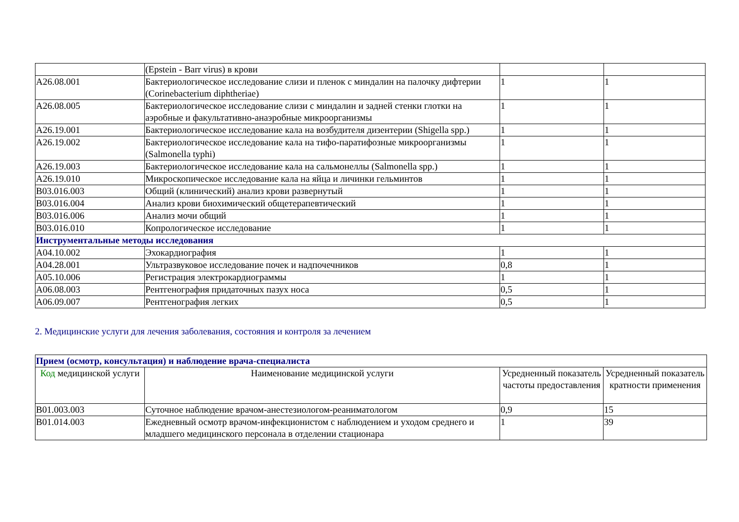| | (Epstein - Barr virus) в крови | | |
| A26.08.001 | Бактериологическое исследование слизи и пленок с миндалин на палочку дифтерии (Corinebacterium diphtheriae) | 1 | 1 |
| A26.08.005 | Бактериологическое исследование слизи с миндалин и задней стенки глотки на аэробные и факультативно-анаэробные микроорганизмы | 1 | 1 |
| A26.19.001 | Бактериологическое исследование кала на возбудителя дизентерии (Shigella spp.) | 1 | 1 |
| A26.19.002 | Бактериологическое исследование кала на тифо-паратифозные микроорганизмы (Salmonella typhi) | 1 | 1 |
| A26.19.003 | Бактериологическое исследование кала на сальмонеллы (Salmonella spp.) | 1 | 1 |
| A26.19.010 | Микроскопическое исследование кала на яйца и личинки гельминтов | 1 | 1 |
| B03.016.003 | Общий (клинический) анализ крови развернутый | 1 | 1 |
| B03.016.004 | Анализ крови биохимический общетерапевтический | 1 | 1 |
| B03.016.006 | Анализ мочи общий | 1 | 1 |
| B03.016.010 | Копрологическое исследование | 1 | 1 |
| Инструментальные методы исследования | | | |
| A04.10.002 | Эхокардиография | 1 | 1 |
| A04.28.001 | Ультразвуковое исследование почек и надпочечников | 0,8 | 1 |
| A05.10.006 | Регистрация электрокардиограммы | 1 | 1 |
| A06.08.003 | Рентгенография придаточных пазух носа | 0,5 | 1 |
| A06.09.007 | Рентгенография легких | 0,5 | 1 |
2. Медицинские услуги для лечения заболевания, состояния и контроля за лечением
| Прием (осмотр, консультация) и наблюдение врача-специалиста | | | |
| Код медицинской услуги | Наименование медицинской услуги | Усредненный показатель частоты предоставления | Усредненный показатель кратности применения |
| B01.003.003 | Суточное наблюдение врачом-анестезиологом-реаниматологом | 0,9 | 15 |
| B01.014.003 | Ежедневный осмотр врачом-инфекционистом с наблюдением и уходом среднего и младшего медицинского персонала в отделении стационара | 1 | 39 |